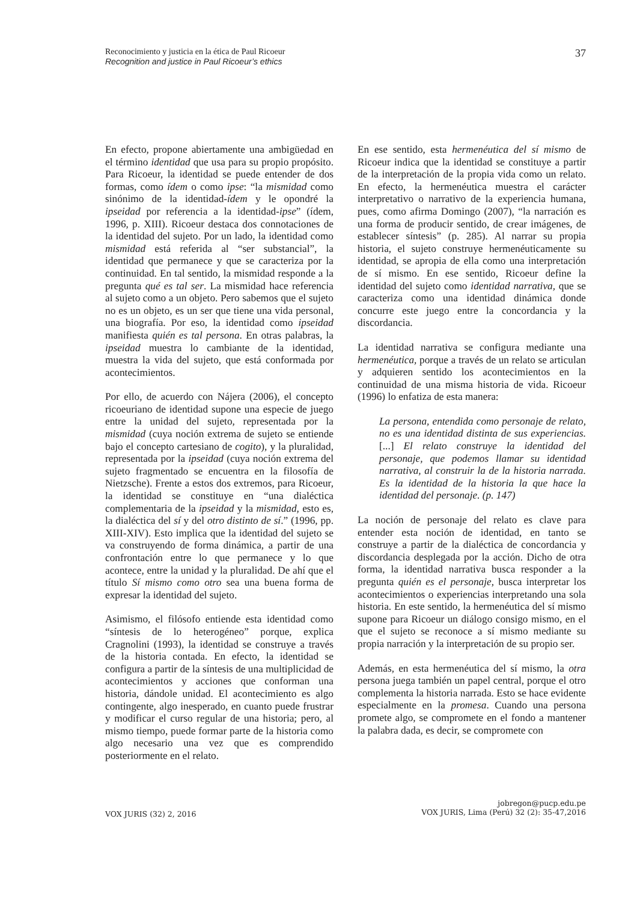Reconocimiento y justicia en la ética de Paul Ricoeur
Recognition and justice in Paul Ricoeur’s ethics
37
En efecto, propone abiertamente una ambigüedad en el término identidad que usa para su propio propósito. Para Ricoeur, la identidad se puede entender de dos formas, como ídem o como ipse: “la mismidad como sinónimo de la identidad-ídem y le opondré la ipseidad por referencia a la identidad-ipse” (ídem, 1996, p. XIII). Ricoeur destaca dos connotaciones de la identidad del sujeto. Por un lado, la identidad como mismidad está referida al “ser substancial”, la identidad que permanece y que se caracteriza por la continuidad. En tal sentido, la mismidad responde a la pregunta qué es tal ser. La mismidad hace referencia al sujeto como a un objeto. Pero sabemos que el sujeto no es un objeto, es un ser que tiene una vida personal, una biografía. Por eso, la identidad como ipseidad manifiesta quién es tal persona. En otras palabras, la ipseidad muestra lo cambiante de la identidad, muestra la vida del sujeto, que está conformada por acontecimientos.
Por ello, de acuerdo con Nájera (2006), el concepto ricoeuriano de identidad supone una especie de juego entre la unidad del sujeto, representada por la mismidad (cuya noción extrema de sujeto se entiende bajo el concepto cartesiano de cogito), y la pluralidad, representada por la ipseidad (cuya noción extrema del sujeto fragmentado se encuentra en la filosofía de Nietzsche). Frente a estos dos extremos, para Ricoeur, la identidad se constituye en “una dialéctica complementaria de la ipseidad y la mismidad, esto es, la dialéctica del sí y del otro distinto de sí.” (1996, pp. XIII-XIV). Esto implica que la identidad del sujeto se va construyendo de forma dinámica, a partir de una confrontación entre lo que permanece y lo que acontece, entre la unidad y la pluralidad. De ahí que el título Sí mismo como otro sea una buena forma de expresar la identidad del sujeto.
Asimismo, el filósofo entiende esta identidad como “síntesis de lo heterogéneo” porque, explica Cragnolini (1993), la identidad se construye a través de la historia contada. En efecto, la identidad se configura a partir de la síntesis de una multiplicidad de acontecimientos y acciones que conforman una historia, dándole unidad. El acontecimiento es algo contingente, algo inesperado, en cuanto puede frustrar y modificar el curso regular de una historia; pero, al mismo tiempo, puede formar parte de la historia como algo necesario una vez que es comprendido posteriormente en el relato.
En ese sentido, esta hermenéutica del sí mismo de Ricoeur indica que la identidad se constituye a partir de la interpretación de la propia vida como un relato. En efecto, la hermenéutica muestra el carácter interpretativo o narrativo de la experiencia humana, pues, como afirma Domingo (2007), “la narración es una forma de producir sentido, de crear imágenes, de establecer síntesis” (p. 285). Al narrar su propia historia, el sujeto construye hermenéuticamente su identidad, se apropia de ella como una interpretación de sí mismo. En ese sentido, Ricoeur define la identidad del sujeto como identidad narrativa, que se caracteriza como una identidad dinámica donde concurre este juego entre la concordancia y la discordancia.
La identidad narrativa se configura mediante una hermenéutica, porque a través de un relato se articulan y adquieren sentido los acontecimientos en la continuidad de una misma historia de vida. Ricoeur (1996) lo enfatiza de esta manera:
La persona, entendida como personaje de relato, no es una identidad distinta de sus experiencias. [...] El relato construye la identidad del personaje, que podemos llamar su identidad narrativa, al construir la de la historia narrada. Es la identidad de la historia la que hace la identidad del personaje. (p. 147)
La noción de personaje del relato es clave para entender esta noción de identidad, en tanto se construye a partir de la dialéctica de concordancia y discordancia desplegada por la acción. Dicho de otra forma, la identidad narrativa busca responder a la pregunta quién es el personaje, busca interpretar los acontecimientos o experiencias interpretando una sola historia. En este sentido, la hermenéutica del sí mismo supone para Ricoeur un diálogo consigo mismo, en el que el sujeto se reconoce a sí mismo mediante su propia narración y la interpretación de su propio ser.
Además, en esta hermenéutica del sí mismo, la otra persona juega también un papel central, porque el otro complementa la historia narrada. Esto se hace evidente especialmente en la promesa. Cuando una persona promete algo, se compromete en el fondo a mantener la palabra dada, es decir, se compromete con
VOX JURIS (32) 2, 2016
jobregon@pucp.edu.pe
VOX JURIS, Lima (Perú) 32 (2): 35-47,2016